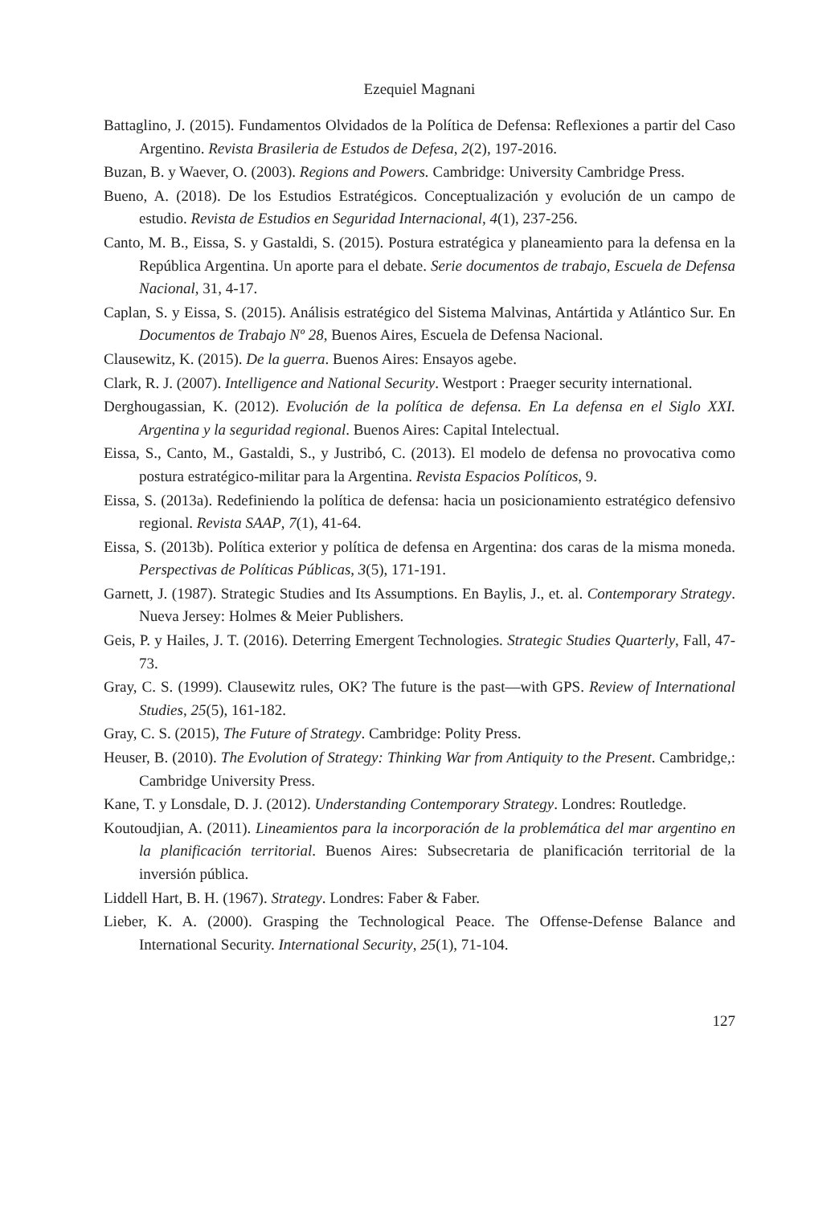Ezequiel Magnani
Battaglino, J. (2015). Fundamentos Olvidados de la Política de Defensa: Reflexiones a partir del Caso Argentino. Revista Brasileria de Estudos de Defesa, 2(2), 197-2016.
Buzan, B. y Waever, O. (2003). Regions and Powers. Cambridge: University Cambridge Press.
Bueno, A. (2018). De los Estudios Estratégicos. Conceptualización y evolución de un campo de estudio. Revista de Estudios en Seguridad Internacional, 4(1), 237-256.
Canto, M. B., Eissa, S. y Gastaldi, S. (2015). Postura estratégica y planeamiento para la defensa en la República Argentina. Un aporte para el debate. Serie documentos de trabajo, Escuela de Defensa Nacional, 31, 4-17.
Caplan, S. y Eissa, S. (2015). Análisis estratégico del Sistema Malvinas, Antártida y Atlántico Sur. En Documentos de Trabajo Nº 28, Buenos Aires, Escuela de Defensa Nacional.
Clausewitz, K. (2015). De la guerra. Buenos Aires: Ensayos agebe.
Clark, R. J. (2007). Intelligence and National Security. Westport : Praeger security international.
Derghougassian, K. (2012). Evolución de la política de defensa. En La defensa en el Siglo XXI. Argentina y la seguridad regional. Buenos Aires: Capital Intelectual.
Eissa, S., Canto, M., Gastaldi, S., y Justribó, C. (2013). El modelo de defensa no provocativa como postura estratégico-militar para la Argentina. Revista Espacios Políticos, 9.
Eissa, S. (2013a). Redefiniendo la política de defensa: hacia un posicionamiento estratégico defensivo regional. Revista SAAP, 7(1), 41-64.
Eissa, S. (2013b). Política exterior y política de defensa en Argentina: dos caras de la misma moneda. Perspectivas de Políticas Públicas, 3(5), 171-191.
Garnett, J. (1987). Strategic Studies and Its Assumptions. En Baylis, J., et. al. Contemporary Strategy. Nueva Jersey: Holmes & Meier Publishers.
Geis, P. y Hailes, J. T. (2016). Deterring Emergent Technologies. Strategic Studies Quarterly, Fall, 47-73.
Gray, C. S. (1999). Clausewitz rules, OK? The future is the past—with GPS. Review of International Studies, 25(5), 161-182.
Gray, C. S. (2015), The Future of Strategy. Cambridge: Polity Press.
Heuser, B. (2010). The Evolution of Strategy: Thinking War from Antiquity to the Present. Cambridge,: Cambridge University Press.
Kane, T. y Lonsdale, D. J. (2012). Understanding Contemporary Strategy. Londres: Routledge.
Koutoudjian, A. (2011). Lineamientos para la incorporación de la problemática del mar argentino en la planificación territorial. Buenos Aires: Subsecretaria de planificación territorial de la inversión pública.
Liddell Hart, B. H. (1967). Strategy. Londres: Faber & Faber.
Lieber, K. A. (2000). Grasping the Technological Peace. The Offense-Defense Balance and International Security. International Security, 25(1), 71-104.
127